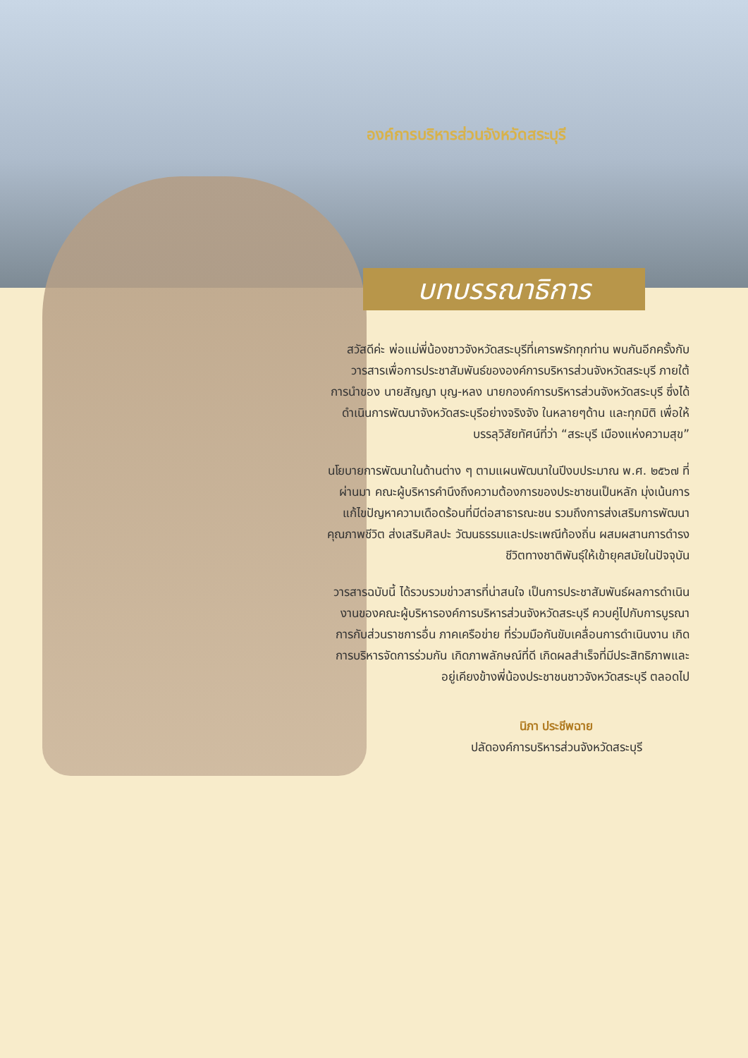องค์การบริหารส่วนจังหวัดสระบุรี
บทบรรณาธิการ
สวัสดีค่ะ พ่อแม่พี่น้องชาวจังหวัดสระบุรีที่เคารพรักทุกท่าน พบกันอีกครั้งกับวารสารเพื่อการประชาสัมพันธ์ขององค์การบริหารส่วนจังหวัดสระบุรี ภายใต้การนำของ นายสัญญา บุญ-หลง นายกองค์การบริหารส่วนจังหวัดสระบุรี ซึ่งได้ดำเนินการพัฒนาจังหวัดสระบุรีอย่างจริงจัง ในหลายๆด้าน และทุกมิติ เพื่อให้บรรลุวิสัยทัศน์ที่ว่า “สระบุรี เมืองแห่งความสุข”
นโยบายการพัฒนาในด้านต่าง ๆ ตามแผนพัฒนาในปีงบประมาณ พ.ศ. ๒๕๖๗ ที่ผ่านมา คณะผู้บริหารคำนึงถึงความต้องการของประชาชนเป็นหลัก มุ่งเน้นการแก้ไขปัญหาความเดือดร้อนที่มีต่อสาธารณะชน รวมถึงการส่งเสริมการพัฒนาคุณภาพชีวิต ส่งเสริมศิลปะ วัฒนธรรมและประเพณีท้องถิ่น ผสมผสานการดำรงชีวิตทางชาติพันธุ์ให้เข้ายุคสมัยในปัจจุบัน
วารสารฉบับนี้ ได้รวบรวมข่าวสารที่น่าสนใจ เป็นการประชาสัมพันธ์ผลการดำเนินงานของคณะผู้บริหารองค์การบริหารส่วนจังหวัดสระบุรี ควบคู่ไปกับการบูรณาการกับส่วนราชการอื่น ภาคเครือข่าย ที่ร่วมมือกันขับเคลื่อนการดำเนินงาน เกิดการบริหารจัดการร่วมกัน เกิดภาพลักษณ์ที่ดี เกิดผลสำเร็จที่มีประสิทธิภาพและอยู่เคียงข้างพี่น้องประชาชนชาวจังหวัดสระบุรี ตลอดไป
นิภา ประชีพฉาย
ปลัดองค์การบริหารส่วนจังหวัดสระบุรี